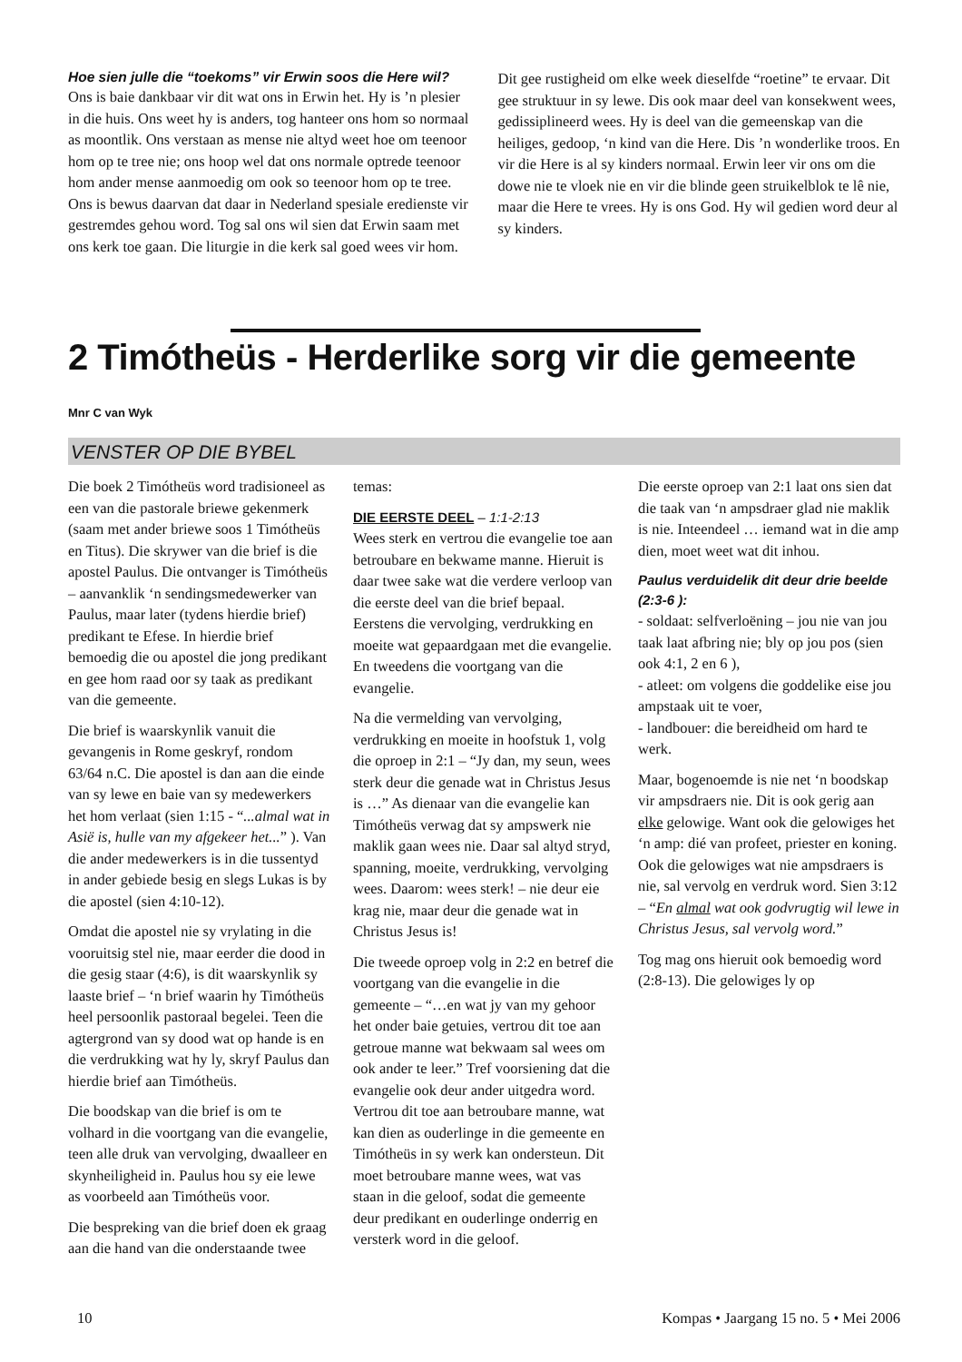Hoe sien julle die “toekoms” vir Erwin soos die Here wil?
Ons is baie dankbaar vir dit wat ons in Erwin het. Hy is ’n plesier in die huis. Ons weet hy is anders, tog hanteer ons hom so normaal as moontlik. Ons verstaan as mense nie altyd weet hoe om teenoor hom op te tree nie; ons hoop wel dat ons normale optrede teenoor hom ander mense aanmoedig om ook so teenoor hom op te tree. Ons is bewus daarvan dat daar in Nederland spesiale eredienste vir gestremdes gehou word. Tog sal ons wil sien dat Erwin saam met ons kerk toe gaan. Die liturgie in die kerk sal goed wees vir hom. Dit gee rustigheid om elke week dieselfde “roetine” te ervaar. Dit gee struktuur in sy lewe. Dis ook maar deel van konsekwent wees, gedissiplineerd wees. Hy is deel van die gemeenskap van die heiliges, gedoop, ‘n kind van die Here. Dis ’n wonderlike troos. En vir die Here is al sy kinders normaal. Erwin leer vir ons om die dowe nie te vloek nie en vir die blinde geen struikelblok te lê nie, maar die Here te vrees. Hy is ons God. Hy wil gedien word deur al sy kinders.
2 Timótheüs - Herderlike sorg vir die gemeente
Mnr C van Wyk
VENSTER OP DIE BYBEL
Die boek 2 Timótheüs word tradisioneel as een van die pastorale briewe gekenmerk (saam met ander briewe soos 1 Timótheüs en Titus). Die skrywer van die brief is die apostel Paulus. Die ontvanger is Timótheüs – aanvanklik ‘n sendingsmedewerker van Paulus, maar later (tydens hierdie brief) predikant te Efese. In hierdie brief bemoedig die ou apostel die jong predikant en gee hom raad oor sy taak as predikant van die gemeente.
Die brief is waarskynlik vanuit die gevangenis in Rome geskryf, rondom 63/64 n.C. Die apostel is dan aan die einde van sy lewe en baie van sy medewerkers het hom verlaat (sien 1:15 - “...almal wat in Asië is, hulle van my afgekeer het...” ). Van die ander medewerkers is in die tussentyd in ander gebiede besig en slegs Lukas is by die apostel (sien 4:10-12).
Omdat die apostel nie sy vrylating in die vooruitsig stel nie, maar eerder die dood in die gesig staar (4:6), is dit waarskynlik sy laaste brief – ‘n brief waarin hy Timótheüs heel persoonlik pastoraal begelei. Teen die agtergrond van sy dood wat op hande is en die verdrukking wat hy ly, skryf Paulus dan hierdie brief aan Timótheüs.
Die boodskap van die brief is om te volhard in die voortgang van die evangelie, teen alle druk van vervolging, dwaalleer en skynheiligheid in. Paulus hou sy eie lewe as voorbeeld aan Timótheüs voor.
Die bespreking van die brief doen ek graag aan die hand van die onderstaande twee temas:
DIE EERSTE DEEL – 1:1-2:13
Wees sterk en vertrou die evangelie toe aan betroubare en bekwame manne. Hieruit is daar twee sake wat die verdere verloop van die eerste deel van die brief bepaal. Eerstens die vervolging, verdrukking en moeite wat gepaardgaan met die evangelie. En tweedens die voortgang van die evangelie.
Na die vermelding van vervolging, verdrukking en moeite in hoofstuk 1, volg die oproep in 2:1 – “Jy dan, my seun, wees sterk deur die genade wat in Christus Jesus is …” As dienaar van die evangelie kan Timótheüs verwag dat sy ampswerk nie maklik gaan wees nie. Daar sal altyd stryd, spanning, moeite, verdrukking, vervolging wees. Daarom: wees sterk! – nie deur eie krag nie, maar deur die genade wat in Christus Jesus is!
Die tweede oproep volg in 2:2 en betref die voortgang van die evangelie in die gemeente – “…en wat jy van my gehoor het onder baie getuies, vertrou dit toe aan getroue manne wat bekwaam sal wees om ook ander te leer.” Tref voorsiening dat die evangelie ook deur ander uitgedra word. Vertrou dit toe aan betroubare manne, wat kan dien as ouderlinge in die gemeente en Timótheüs in sy werk kan ondersteun. Dit moet betroubare manne wees, wat vas staan in die geloof, sodat die gemeente deur predikant en ouderlinge onderrig en versterk word in die geloof.
Die eerste oproep van 2:1 laat ons sien dat die taak van ‘n ampsdraer glad nie maklik is nie. Inteendeel … iemand wat in die amp dien, moet weet wat dit inhou.
Paulus verduidelik dit deur drie beelde (2:3-6 ):
- soldaat: selfverloëning – jou nie van jou taak laat afbring nie; bly op jou pos (sien ook 4:1, 2 en 6 ),
- atleet: om volgens die goddelike eise jou ampstaak uit te voer,
- landbouer: die bereidheid om hard te werk.
Maar, bogenoemde is nie net ‘n boodskap vir ampsdraers nie. Dit is ook gerig aan elke gelowige. Want ook die gelowiges het ‘n amp: dié van profeet, priester en koning. Ook die gelowiges wat nie ampsdraers is nie, sal vervolg en verdruk word. Sien 3:12 – “En almal wat ook godvrugtig wil lewe in Christus Jesus, sal vervolg word.”
Tog mag ons hieruit ook bemoedig word (2:8-13). Die gelowiges ly op
10 Kompas • Jaargang 15 no. 5 • Mei 2006